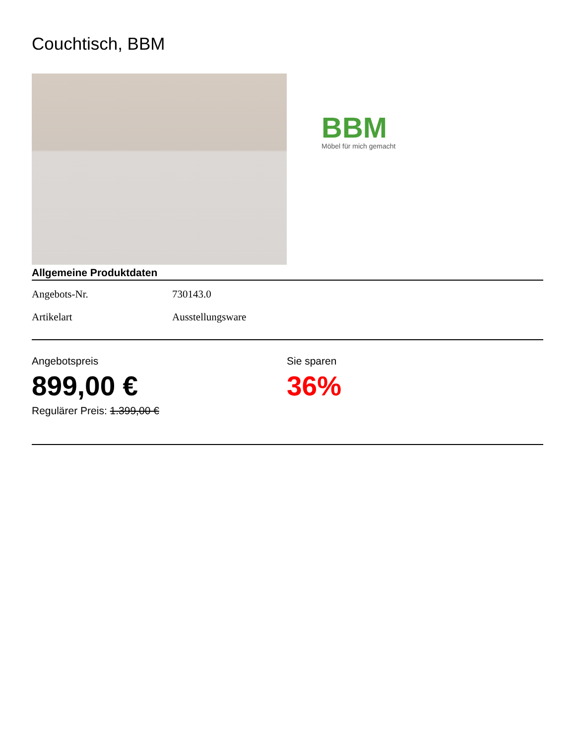Couchtisch, BBM
BBM
Möbel für mich gemacht
Allgemeine Produktdaten
| Angebots-Nr. | 730143.0 |
| Artikelart | Ausstellungsware |
Angebotspreis
899,00 €
Regulärer Preis: 1.399,00 €
Sie sparen
36%